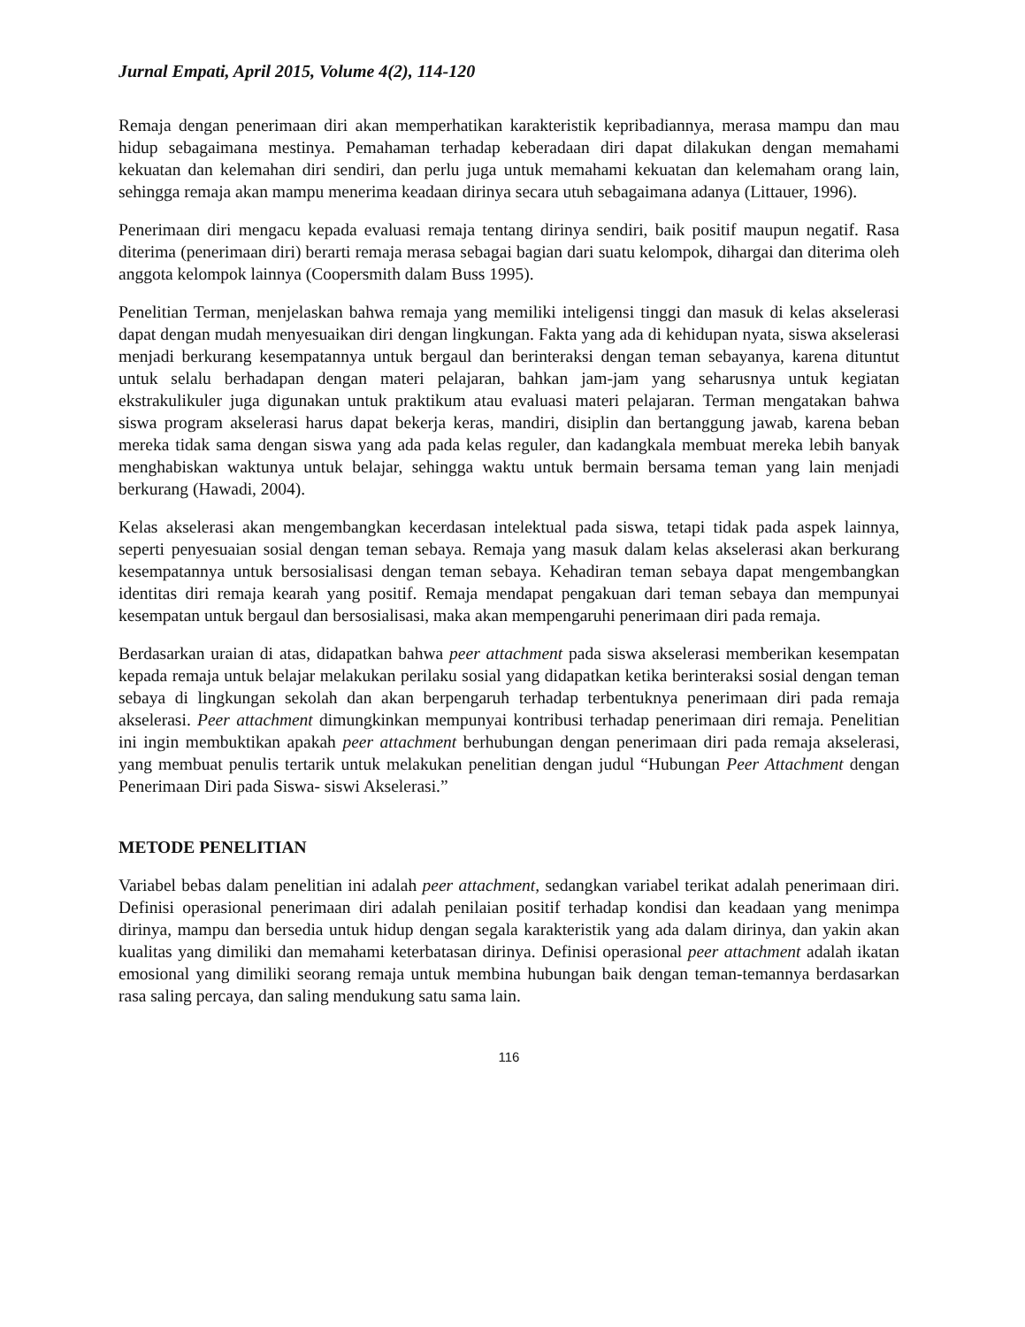Jurnal Empati, April 2015, Volume 4(2), 114-120
Remaja dengan penerimaan diri akan memperhatikan karakteristik kepribadiannya, merasa mampu dan mau hidup sebagaimana mestinya. Pemahaman terhadap keberadaan diri dapat dilakukan dengan memahami kekuatan dan kelemahan diri sendiri, dan perlu juga untuk memahami kekuatan dan kelemaham orang lain, sehingga remaja akan mampu menerima keadaan dirinya secara utuh sebagaimana adanya (Littauer, 1996).
Penerimaan diri mengacu kepada evaluasi remaja tentang dirinya sendiri, baik positif maupun negatif. Rasa diterima (penerimaan diri) berarti remaja merasa sebagai bagian dari suatu kelompok, dihargai dan diterima oleh anggota kelompok lainnya (Coopersmith dalam Buss 1995).
Penelitian Terman, menjelaskan bahwa remaja yang memiliki inteligensi tinggi dan masuk di kelas akselerasi dapat dengan mudah menyesuaikan diri dengan lingkungan. Fakta yang ada di kehidupan nyata, siswa akselerasi menjadi berkurang kesempatannya untuk bergaul dan berinteraksi dengan teman sebayanya, karena dituntut untuk selalu berhadapan dengan materi pelajaran, bahkan jam-jam yang seharusnya untuk kegiatan ekstrakulikuler juga digunakan untuk praktikum atau evaluasi materi pelajaran. Terman mengatakan bahwa siswa program akselerasi harus dapat bekerja keras, mandiri, disiplin dan bertanggung jawab, karena beban mereka tidak sama dengan siswa yang ada pada kelas reguler, dan kadangkala membuat mereka lebih banyak menghabiskan waktunya untuk belajar, sehingga waktu untuk bermain bersama teman yang lain menjadi berkurang (Hawadi, 2004).
Kelas akselerasi akan mengembangkan kecerdasan intelektual pada siswa, tetapi tidak pada aspek lainnya, seperti penyesuaian sosial dengan teman sebaya. Remaja yang masuk dalam kelas akselerasi akan berkurang kesempatannya untuk bersosialisasi dengan teman sebaya. Kehadiran teman sebaya dapat mengembangkan identitas diri remaja kearah yang positif. Remaja mendapat pengakuan dari teman sebaya dan mempunyai kesempatan untuk bergaul dan bersosialisasi, maka akan mempengaruhi penerimaan diri pada remaja.
Berdasarkan uraian di atas, didapatkan bahwa peer attachment pada siswa akselerasi memberikan kesempatan kepada remaja untuk belajar melakukan perilaku sosial yang didapatkan ketika berinteraksi sosial dengan teman sebaya di lingkungan sekolah dan akan berpengaruh terhadap terbentuknya penerimaan diri pada remaja akselerasi. Peer attachment dimungkinkan mempunyai kontribusi terhadap penerimaan diri remaja. Penelitian ini ingin membuktikan apakah peer attachment berhubungan dengan penerimaan diri pada remaja akselerasi, yang membuat penulis tertarik untuk melakukan penelitian dengan judul “Hubungan Peer Attachment dengan Penerimaan Diri pada Siswa- siswi Akselerasi.”
METODE PENELITIAN
Variabel bebas dalam penelitian ini adalah peer attachment, sedangkan variabel terikat adalah penerimaan diri. Definisi operasional penerimaan diri adalah penilaian positif terhadap kondisi dan keadaan yang menimpa dirinya, mampu dan bersedia untuk hidup dengan segala karakteristik yang ada dalam dirinya, dan yakin akan kualitas yang dimiliki dan memahami keterbatasan dirinya. Definisi operasional peer attachment adalah ikatan emosional yang dimiliki seorang remaja untuk membina hubungan baik dengan teman-temannya berdasarkan rasa saling percaya, dan saling mendukung satu sama lain.
116